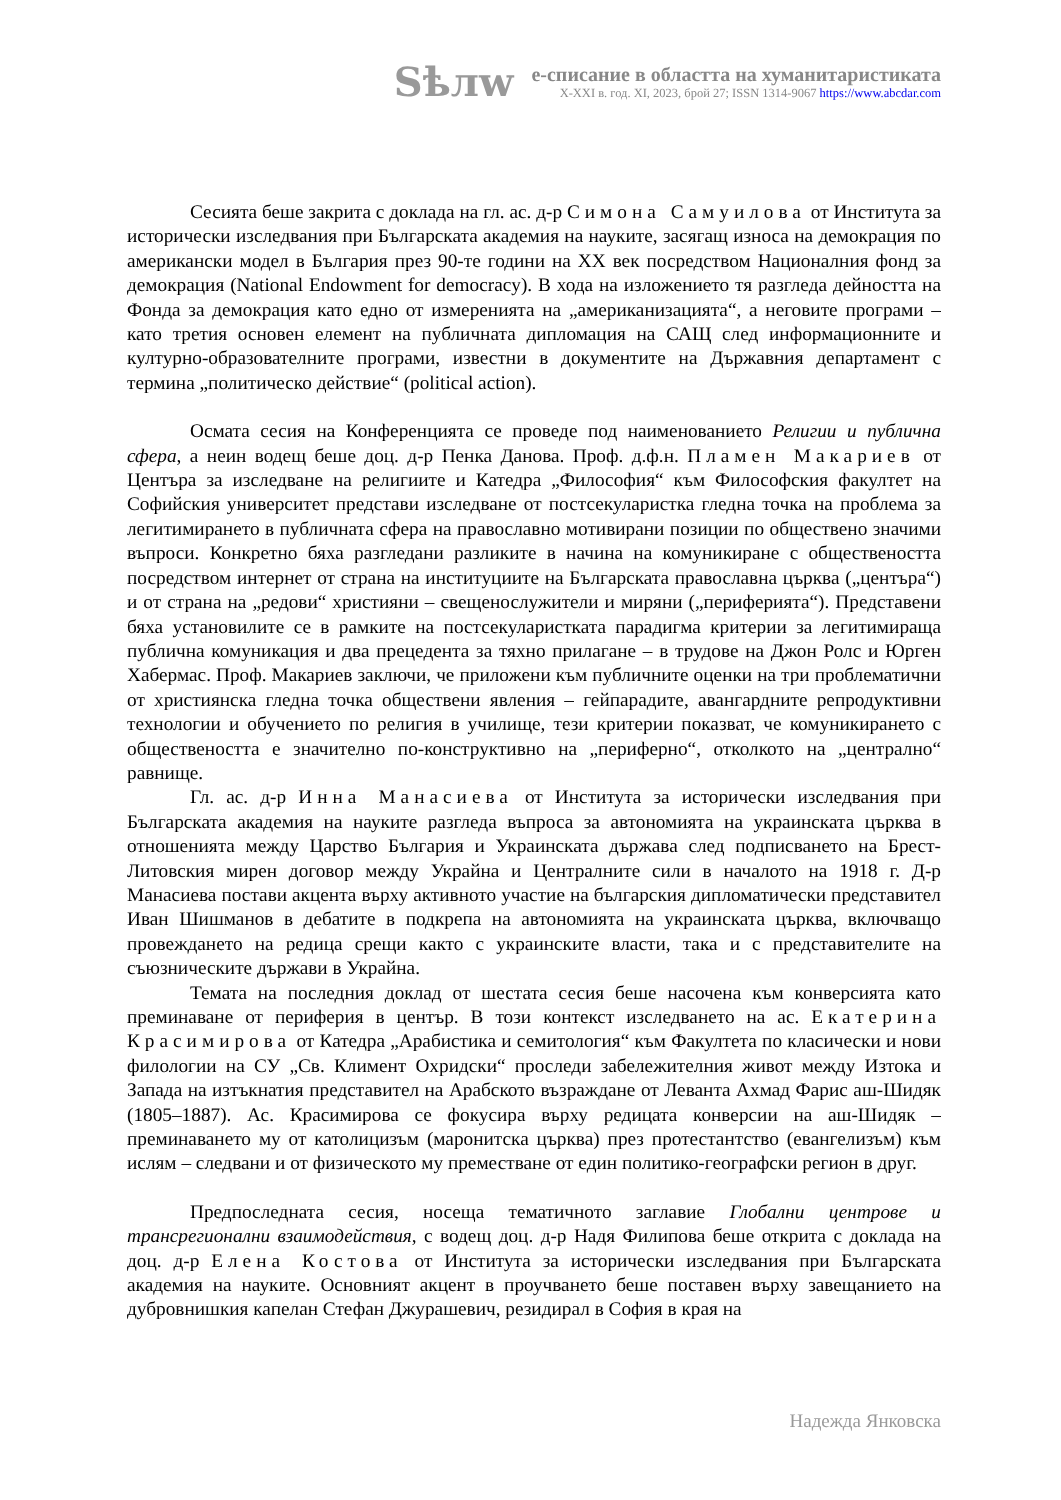Sѣлw
е-списание в областта на хуманитаристиката
X-XXI в. год. XI, 2023, брой 27; ISSN 1314-9067 https://www.abcdar.com
Сесията беше закрита с доклада на гл. ас. д-р Симона Самуилова от Института за исторически изследвания при Българската академия на науките, засягащ износа на демокрация по американски модел в България през 90-те години на XX век посредством Националния фонд за демокрация (National Endowment for democracy). В хода на изложението тя разгледа дейността на Фонда за демокрация като едно от измеренията на „американизацията“, а неговите програми – като третия основен елемент на публичната дипломация на САЩ след информационните и културно-образователните програми, известни в документите на Държавния департамент с термина „политическо действие“ (political action).
Осмата сесия на Конференцията се проведе под наименованието Религии и публична сфера, а неин водещ беше доц. д-р Пенка Данова. Проф. д.ф.н. Пламен Макариев от Центъра за изследване на религиите и Катедра „Философия“ към Философския факултет на Софийския университет представи изследване от постсекуларистка гледна точка на проблема за легитимирането в публичната сфера на православно мотивирани позиции по обществено значими въпроси. Конкретно бяха разгледани разликите в начина на комуникиране с обществеността посредством интернет от страна на институциите на Българската православна църква („центъра“) и от страна на „редови“ християни – свещенослужители и миряни („периферията“). Представени бяха установилите се в рамките на постсекуларистката парадигма критерии за легитимираща публична комуникация и два прецедента за тяхно прилагане – в трудове на Джон Ролс и Юрген Хабермас. Проф. Макариев заключи, че приложени към публичните оценки на три проблематични от християнска гледна точка обществени явления – гейпарадите, авангардните репродуктивни технологии и обучението по религия в училище, тези критерии показват, че комуникирането с обществеността е значително по-конструктивно на „периферно“, отколкото на „централно“ равнище.
Гл. ас. д-р Инна Манасиева от Института за исторически изследвания при Българската академия на науките разгледа въпроса за автономията на украинската църква в отношенията между Царство България и Украинската държава след подписването на Брест-Литовския мирен договор между Украйна и Централните сили в началото на 1918 г. Д-р Манасиева постави акцента върху активното участие на българския дипломатически представител Иван Шишманов в дебатите в подкрепа на автономията на украинската църква, включващо провеждането на редица срещи както с украинските власти, така и с представителите на съюзническите държави в Украйна.
Темата на последния доклад от шестата сесия беше насочена към конверсията като преминаване от периферия в център. В този контекст изследването на ас. Екатерина Красимирова от Катедра „Арабистика и семитология“ към Факултета по класически и нови филологии на СУ „Св. Климент Охридски“ проследи забележителния живот между Изтока и Запада на изтъкнатия представител на Арабското възраждане от Леванта Ахмад Фарис аш-Шидяк (1805–1887). Ас. Красимирова се фокусира върху редицата конверсии на аш-Шидяк – преминаването му от католицизъм (маронитска църква) през протестантство (евангелизъм) към ислям – следвани и от физическото му преместване от един политико-географски регион в друг.
Предпоследната сесия, носеща тематичното заглавие Глобални центрове и трансрегионални взаимодействия, с водещ доц. д-р Надя Филипова беше открита с доклада на доц. д-р Елена Костова от Института за исторически изследвания при Българската академия на науките. Основният акцент в проучването беше поставен върху завещанието на дубровнишкия капелан Стефан Джурашевич, резидирал в София в края на
Надежда Янковска